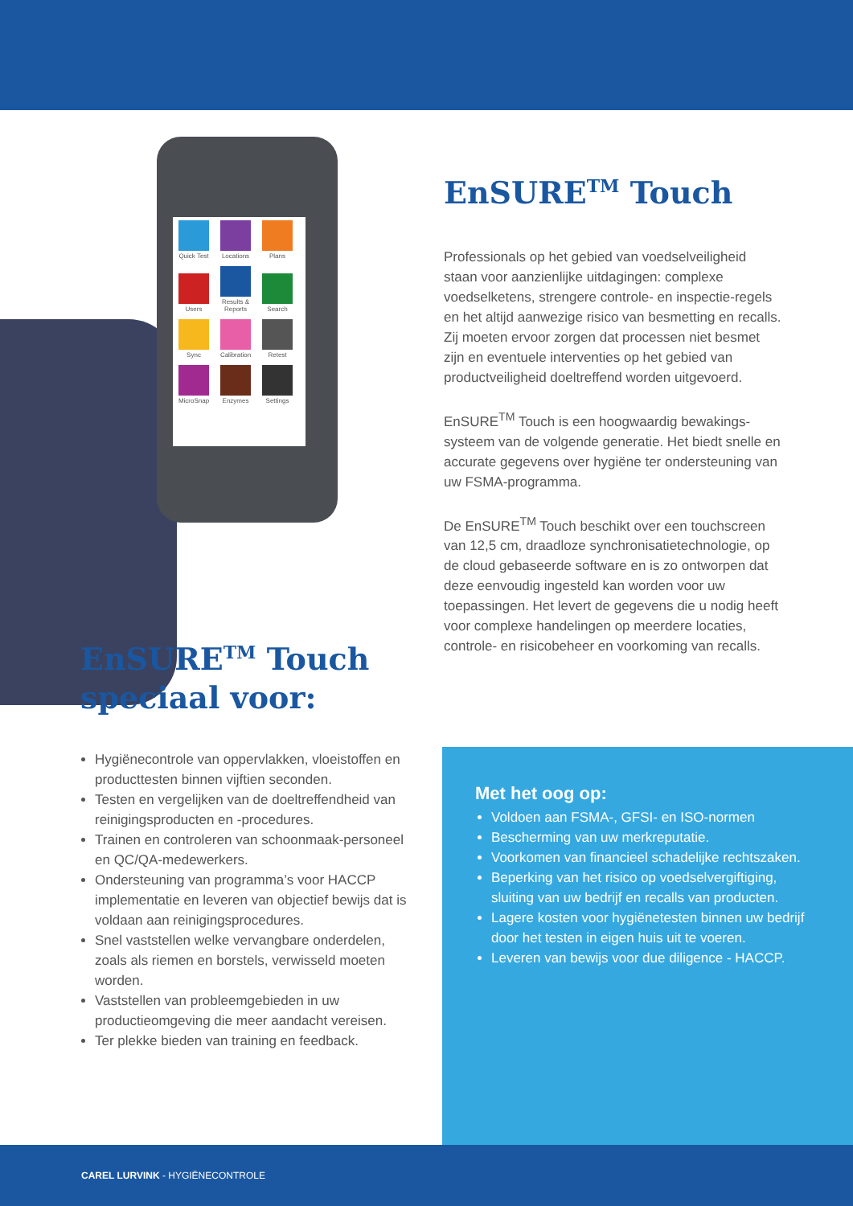Quick Test Locations Plans Users Results & Reports Search Sync Calibration Retest MicroSnap Enzymes Settings
EnSURE<sup>TM</sup> Touch speciaal voor:
Hygiënecontrole van oppervlakken, vloeistoffen en producttesten binnen vijftien seconden.
Testen en vergelijken van de doeltreffendheid van reinigingsproducten en -procedures.
Trainen en controleren van schoonmaak-personeel en QC/QA-medewerkers.
Ondersteuning van programma’s voor HACCP implementatie en leveren van objectief bewijs dat is voldaan aan reinigingsprocedures.
Snel vaststellen welke vervangbare onderdelen, zoals als riemen en borstels, verwisseld moeten worden.
Vaststellen van probleemgebieden in uw productieomgeving die meer aandacht vereisen.
Ter plekke bieden van training en feedback.
EnSURE<sup>TM</sup> Touch
Professionals op het gebied van voedselveiligheid staan voor aanzienlijke uitdagingen: complexe voedselketens, strengere controle- en inspectie-regels en het altijd aanwezige risico van besmetting en recalls. Zij moeten ervoor zorgen dat processen niet besmet zijn en eventuele interventies op het gebied van productveiligheid doeltreffend worden uitgevoerd.
EnSURE<sup>TM</sup> Touch is een hoogwaardig bewakings-systeem van de volgende generatie. Het biedt snelle en accurate gegevens over hygiëne ter ondersteuning van uw FSMA-programma.
De EnSURE<sup>TM</sup> Touch beschikt over een touchscreen van 12,5 cm, draadloze synchronisatietechnologie, op de cloud gebaseerde software en is zo ontworpen dat deze eenvoudig ingesteld kan worden voor uw toepassingen. Het levert de gegevens die u nodig heeft voor complexe handelingen op meerdere locaties, controle- en risicobeheer en voorkoming van recalls.
Met het oog op:
Voldoen aan FSMA-, GFSI- en ISO-normen
Bescherming van uw merkreputatie.
Voorkomen van financieel schadelijke rechtszaken.
Beperking van het risico op voedselvergiftiging, sluiting van uw bedrijf en recalls van producten.
Lagere kosten voor hygiënetesten binnen uw bedrijf door het testen in eigen huis uit te voeren.
Leveren van bewijs voor due diligence - HACCP.
CAREL LURVINK - HYGIËNECONTROLE